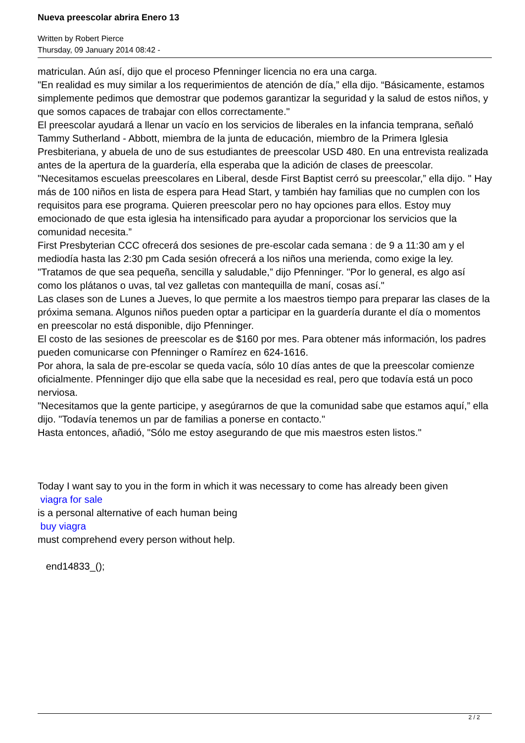Nueva preescolar abrira Enero 13
Written by Robert Pierce
Thursday, 09 January 2014 08:42 -
matriculan. Aún así, dijo que el proceso Pfenninger licencia no era una carga.
"En realidad es muy similar a los requerimientos de atención de día,” ella dijo. “Básicamente, estamos simplemente pedimos que demostrar que podemos garantizar la seguridad y la salud de estos niños, y que somos capaces de trabajar con ellos correctamente."
El preescolar ayudará a llenar un vacío en los servicios de liberales en la infancia temprana, señaló Tammy Sutherland - Abbott, miembra de la junta de educación, miembro de la Primera Iglesia Presbiteriana, y abuela de uno de sus estudiantes de preescolar USD 480. En una entrevista realizada antes de la apertura de la guardería, ella esperaba que la adición de clases de preescolar.
"Necesitamos escuelas preescolares en Liberal, desde First Baptist cerró su preescolar,” ella dijo. " Hay más de 100 niños en lista de espera para Head Start, y también hay familias que no cumplen con los requisitos para ese programa. Quieren preescolar pero no hay opciones para ellos. Estoy muy emocionado de que esta iglesia ha intensificado para ayudar a proporcionar los servicios que la comunidad necesita.”
First Presbyterian CCC ofrecerá dos sesiones de pre-escolar cada semana : de 9 a 11:30 am y el mediodía hasta las 2:30 pm Cada sesión ofrecerá a los niños una merienda, como exige la ley.
"Tratamos de que sea pequeña, sencilla y saludable,” dijo Pfenninger. "Por lo general, es algo así como los plátanos o uvas, tal vez galletas con mantequilla de maní, cosas así."
Las clases son de Lunes a Jueves, lo que permite a los maestros tiempo para preparar las clases de la próxima semana. Algunos niños pueden optar a participar en la guardería durante el día o momentos en preescolar no está disponible, dijo Pfenninger.
El costo de las sesiones de preescolar es de $160 por mes. Para obtener más información, los padres pueden comunicarse con Pfenninger o Ramírez en 624-1616.
Por ahora, la sala de pre-escolar se queda vacía, sólo 10 días antes de que la preescolar comienze oficialmente. Pfenninger dijo que ella sabe que la necesidad es real, pero que todavía está un poco nerviosa.
"Necesitamos que la gente participe, y asegúrarnos de que la comunidad sabe que estamos aquí,” ella dijo. "Todavía tenemos un par de familias a ponerse en contacto."
Hasta entonces, añadió, "Sólo me estoy asegurando de que mis maestros esten listos."
Today I want say to you in the form in which it was necessary to come has already been given
viagra for sale
is a personal alternative of each human being
buy viagra
must comprehend every person without help.
end14833_();
2 / 2